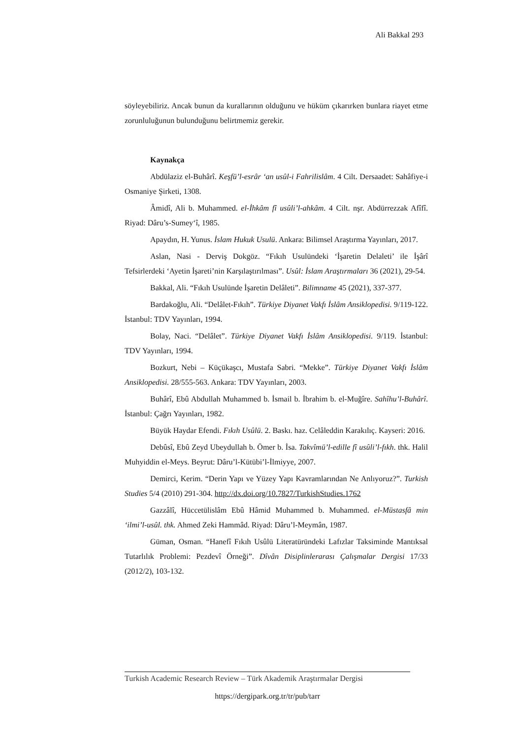Ali Bakkal 293
söyleyebiliriz. Ancak bunun da kurallarının olduğunu ve hüküm çıkarırken bunlara riayet etme zorunluluğunun bulunduğunu belirtmemiz gerekir.
Kaynakça
Abdülaziz el-Buhârî. Keşfü’l-esrâr ‘an usûl-i Fahrilislâm. 4 Cilt. Dersaadet: Sahâfiye-i Osmaniye Şirketi, 1308.
Âmidî, Ali b. Muhammed. el-İhkâm fî usûli’l-ahkâm. 4 Cilt. nşr. Abdürrezzak Afîfî. Riyad: Dâru’s-Sumey‘î, 1985.
Apaydın, H. Yunus. İslam Hukuk Usulü. Ankara: Bilimsel Araştırma Yayınları, 2017.
Aslan, Nasi - Derviş Dokgöz. “Fıkıh Usulündeki ‘İşaretin Delaleti’ ile İşârî Tefsirlerdeki ‘Ayetin İşareti’nin Karşılaştırılması”. Usûl: İslam Araştırmaları 36 (2021), 29-54.
Bakkal, Ali. “Fıkıh Usulünde İşaretin Delâleti”. Bilimname 45 (2021), 337-377.
Bardakoğlu, Ali. “Delâlet-Fıkıh”. Türkiye Diyanet Vakfı İslâm Ansiklopedisi. 9/119-122. İstanbul: TDV Yayınları, 1994.
Bolay, Naci. “Delâlet”. Türkiye Diyanet Vakfı İslâm Ansiklopedisi. 9/119. İstanbul: TDV Yayınları, 1994.
Bozkurt, Nebi – Küçükaşcı, Mustafa Sabri. “Mekke”. Türkiye Diyanet Vakfı İslâm Ansiklopedisi. 28/555-563. Ankara: TDV Yayınları, 2003.
Buhârî, Ebû Abdullah Muhammed b. İsmail b. İbrahim b. el-Muğîre. Sahîhu’l-Buhârî. İstanbul: Çağrı Yayınları, 1982.
Büyük Haydar Efendi. Fıkıh Usûlü. 2. Baskı. haz. Celâleddin Karakılıç. Kayseri: 2016.
Debûsî, Ebû Zeyd Ubeydullah b. Ömer b. İsa. Takvîmü’l-edille fî usûli’l-fıkh. thk. Halil Muhyiddin el-Meys. Beyrut: Dâru’l-Kütübi’l-İlmiyye, 2007.
Demirci, Kerim. “Derin Yapı ve Yüzey Yapı Kavramlarından Ne Anlıyoruz?”. Turkish Studies 5/4 (2010) 291-304. http://dx.doi.org/10.7827/TurkishStudies.1762
Gazzâlî, Hüccetülislâm Ebû Hâmid Muhammed b. Muhammed. el-Müstasfâ min ‘ilmi’l-usûl. thk. Ahmed Zeki Hammâd. Riyad: Dâru’l-Meymân, 1987.
Güman, Osman. “Hanefî Fıkıh Usûlü Literatüründeki Lafızlar Taksiminde Mantıksal Tutarlılık Problemi: Pezdevî Örneği”. Dîvân Disiplinlerarası Çalışmalar Dergisi 17/33 (2012/2), 103-132.
Turkish Academic Research Review – Türk Akademik Araştırmalar Dergisi
https://dergipark.org.tr/tr/pub/tarr